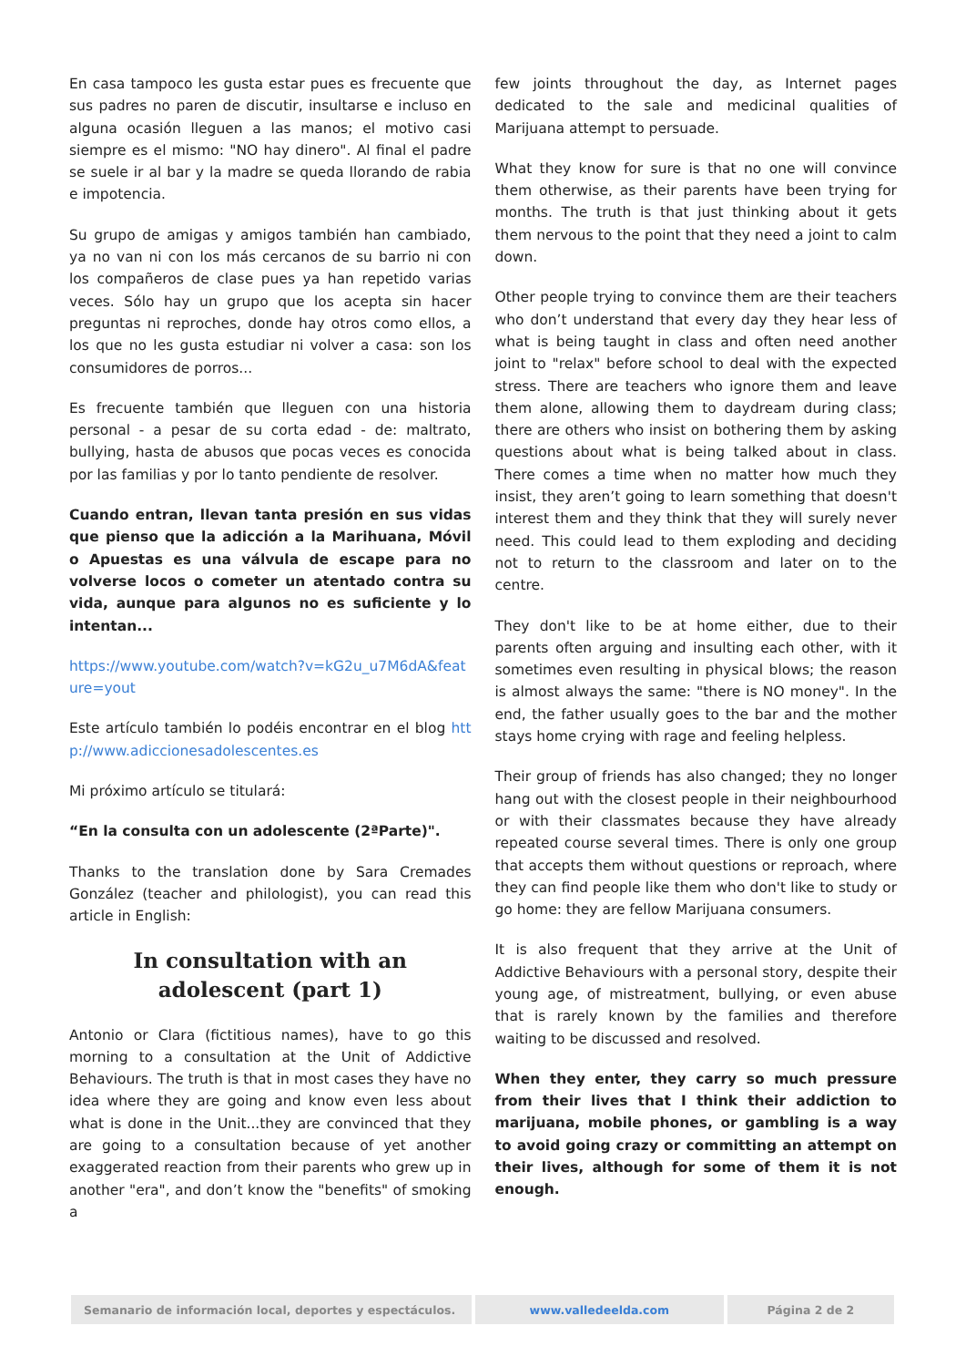En casa tampoco les gusta estar pues es frecuente que sus padres no paren de discutir, insultarse e incluso en alguna ocasión lleguen a las manos; el motivo casi siempre es el mismo: "NO hay dinero". Al final el padre se suele ir al bar y la madre se queda llorando de rabia e impotencia.
Su grupo de amigas y amigos también han cambiado, ya no van ni con los más cercanos de su barrio ni con los compañeros de clase pues ya han repetido varias veces. Sólo hay un grupo que los acepta sin hacer preguntas ni reproches, donde hay otros como ellos, a los que no les gusta estudiar ni volver a casa: son los consumidores de porros...
Es frecuente también que lleguen con una historia personal - a pesar de su corta edad - de: maltrato, bullying, hasta de abusos que pocas veces es conocida por las familias y por lo tanto pendiente de resolver.
Cuando entran, llevan tanta presión en sus vidas que pienso que la adicción a la Marihuana, Móvil o Apuestas es una válvula de escape para no volverse locos o cometer un atentado contra su vida, aunque para algunos no es suficiente y lo intentan...
https://www.youtube.com/watch?v=kG2u_u7M6dA&feature=yout
Este artículo también lo podéis encontrar en el blog http://www.adiccionesadolescentes.es
Mi próximo artículo se titulará:
“En la consulta con un adolescente (2ªParte)".
Thanks to the translation done by Sara Cremades González (teacher and philologist), you can read this article in English:
In consultation with an adolescent (part 1)
Antonio or Clara (fictitious names), have to go this morning to a consultation at the Unit of Addictive Behaviours. The truth is that in most cases they have no idea where they are going and know even less about what is done in the Unit...they are convinced that they are going to a consultation because of yet another exaggerated reaction from their parents who grew up in another "era", and don’t know the "benefits" of smoking a
few joints throughout the day, as Internet pages dedicated to the sale and medicinal qualities of Marijuana attempt to persuade.
What they know for sure is that no one will convince them otherwise, as their parents have been trying for months. The truth is that just thinking about it gets them nervous to the point that they need a joint to calm down.
Other people trying to convince them are their teachers who don’t understand that every day they hear less of what is being taught in class and often need another joint to "relax" before school to deal with the expected stress. There are teachers who ignore them and leave them alone, allowing them to daydream during class; there are others who insist on bothering them by asking questions about what is being talked about in class. There comes a time when no matter how much they insist, they aren’t going to learn something that doesn't interest them and they think that they will surely never need. This could lead to them exploding and deciding not to return to the classroom and later on to the centre.
They don't like to be at home either, due to their parents often arguing and insulting each other, with it sometimes even resulting in physical blows; the reason is almost always the same: "there is NO money". In the end, the father usually goes to the bar and the mother stays home crying with rage and feeling helpless.
Their group of friends has also changed; they no longer hang out with the closest people in their neighbourhood or with their classmates because they have already repeated course several times. There is only one group that accepts them without questions or reproach, where they can find people like them who don't like to study or go home: they are fellow Marijuana consumers.
It is also frequent that they arrive at the Unit of Addictive Behaviours with a personal story, despite their young age, of mistreatment, bullying, or even abuse that is rarely known by the families and therefore waiting to be discussed and resolved.
When they enter, they carry so much pressure from their lives that I think their addiction to marijuana, mobile phones, or gambling is a way to avoid going crazy or committing an attempt on their lives, although for some of them it is not enough.
Semanario de información local, deportes y espectáculos.
www.valledeelda.com Página 2 de 2